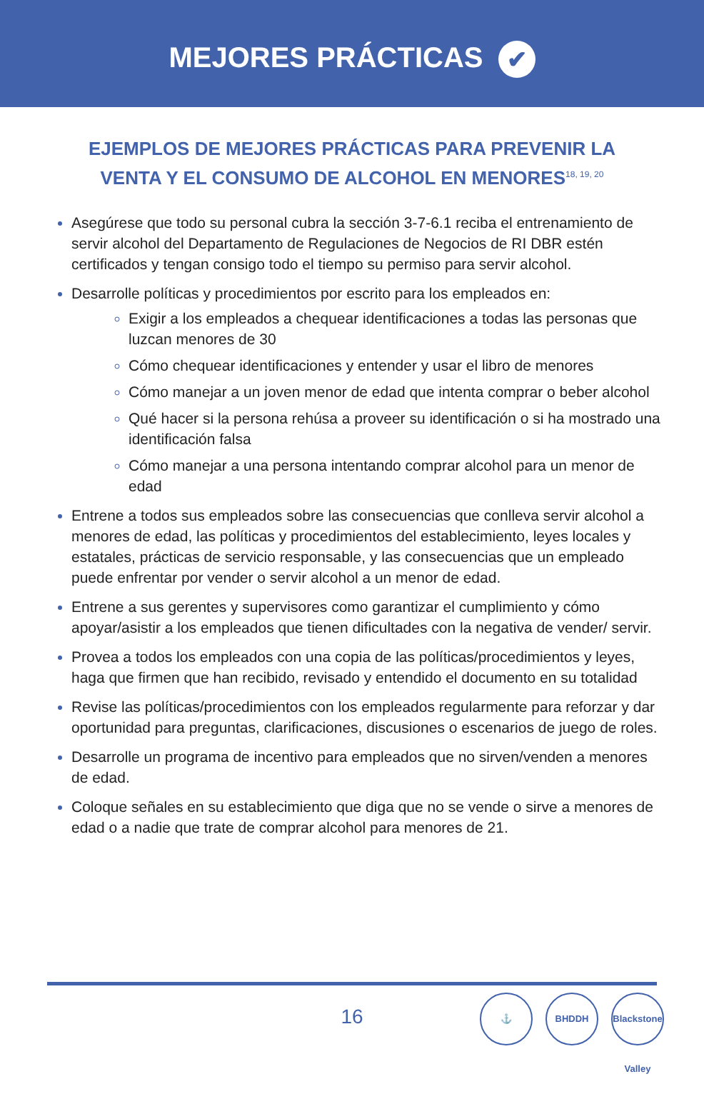MEJORES PRÁCTICAS ✔
EJEMPLOS DE MEJORES PRÁCTICAS PARA PREVENIR LA
VENTA Y EL CONSUMO DE ALCOHOL EN MENORES<sup>18, 19, 20</sup>
Asegúrese que todo su personal cubra la sección 3-7-6.1 reciba el entrenamiento de servir alcohol del Departamento de Regulaciones de Negocios de RI DBR estén certificados y tengan consigo todo el tiempo su permiso para servir alcohol.
Desarrolle políticas y procedimientos por escrito para los empleados en:
Exigir a los empleados a chequear identificaciones a todas las personas que luzcan menores de 30
Cómo chequear identificaciones y entender y usar el libro de menores
Cómo manejar a un joven menor de edad que intenta comprar o beber alcohol
Qué hacer si la persona rehúsa a proveer su identificación o si ha mostrado una identificación falsa
Cómo manejar a una persona intentando comprar alcohol para un menor de edad
Entrene a todos sus empleados sobre las consecuencias que conlleva servir alcohol a menores de edad, las políticas y procedimientos del establecimiento, leyes locales y estatales, prácticas de servicio responsable, y las consecuencias que un empleado puede enfrentar por vender o servir alcohol a un menor de edad.
Entrene a sus gerentes y supervisores como garantizar el cumplimiento y cómo apoyar/asistir a los empleados que tienen dificultades con la negativa de vender/ servir.
Provea a todos los empleados con una copia de las políticas/procedimientos y leyes, haga que firmen que han recibido, revisado y entendido el documento en su totalidad
Revise las políticas/procedimientos con los empleados regularmente para reforzar y dar oportunidad para preguntas, clarificaciones, discusiones o escenarios de juego de roles.
Desarrolle un programa de incentivo para empleados que no sirven/venden a menores de edad.
Coloque señales en su establecimiento que diga que no se vende o sirve a menores de edad o a nadie que trate de comprar alcohol para menores de 21.
16
⚓ BHDDH Blackstone Valley